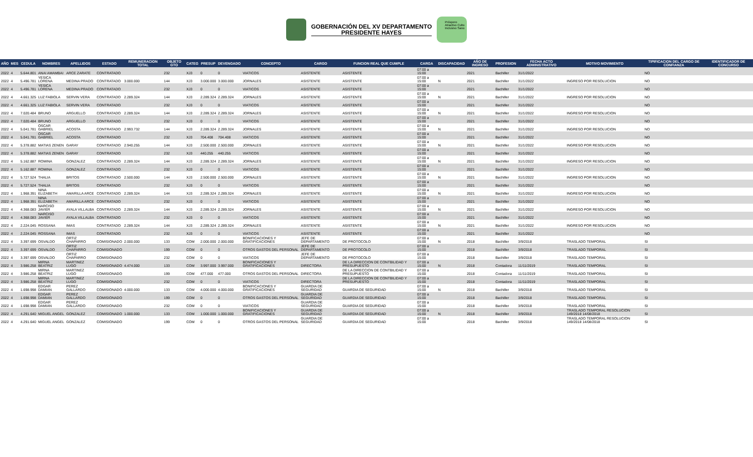GOBERNACIÓN DEL XV DEPARTAMENTO
PRESIDENTE HAYES
Próspero Atractivo Culto Inclusivo Sano
| AÑO | MES | CEDULA | NOMBRES | APELLIDOS | ESTADO | REMUNERACION TOTAL | OBJETO GTO | CATEG | PRESUP | DEVENGADO | CONCEPTO | CARGO | FUNCION REAL QUE CUMPLE | CARGA | DISCAPACIDAD | AÑO DE INGRESO | PROFESION | FECHA ACTO ADMINISTRATIVO | MOTIVO MOVIMIENTO | TIPIFICACION DEL CARGO DE CONFIANZA | IDENTIFICADOR DE CONCURSO |
| --- | --- | --- | --- | --- | --- | --- | --- | --- | --- | --- | --- | --- | --- | --- | --- | --- | --- | --- | --- | --- | --- |
| 2022 | 4 | 5.644.801 | ANAI AMAMBAI | ARCE ZARATE | CONTRATADO | | 232 | XJ3 | 0 | 0 | VIATICOS | ASISTENTE | ASISTENTE | 07:00 a 15:00 | | 2021 | Bachiller | 31/1/2022 | | NO | |
| 2022 | 4 | 5.496.781 | YESICA LORENA | MEDINA PRADO | CONTRATADO | 3.000.000 | 144 | XJ3 | 3.000.000 | 3.000.000 | JORNALES | ASISTENTE | ASISTENTE | 07:00 a 15:00 | N | 2021 | Bachiller | 31/1/2022 | INGRESO POR RESOLUCION | NO | |
| 2022 | 4 | 5.496.781 | YESICA LORENA | MEDINA PRADO | CONTRATADO | | 232 | XJ3 | 0 | 0 | VIATICOS | ASISTENTE | ASISTENTE | 07:00 a 15:00 | | 2021 | Bachiller | 31/1/2022 | | NO | |
| 2022 | 4 | 4.661.325 | LUZ FABIOLA | SERVIN VERA | CONTRATADO | 2.289.324 | 144 | XJ3 | 2.289.324 | 2.289.324 | JORNALES | ASISTENTE | ASISTENTE | 07:00 a 15:00 | N | 2021 | Bachiller | 31/1/2022 | INGRESO POR RESOLUCION | NO | |
| 2022 | 4 | 4.661.325 | LUZ FABIOLA | SERVIN VERA | CONTRATADO | | 232 | XJ3 | 0 | 0 | VIATICOS | ASISTENTE | ASISTENTE | 07:00 a 15:00 | | 2021 | Bachiller | 31/1/2022 | | NO | |
| 2022 | 4 | 7.020.484 | BRUNO | ARGUELLO | CONTRATADO | 2.289.324 | 144 | XJ3 | 2.289.324 | 2.289.324 | JORNALES | ASISTENTE | ASISTENTE | 07:00 a 15:00 | N | 2021 | Bachiller | 31/1/2022 | INGRESO POR RESOLUCION | NO | |
| 2022 | 4 | 7.020.484 | BRUNO | ARGUELLO | CONTRATADO | | 232 | XJ3 | 0 | 0 | VIATICOS | ASISTENTE | ASISTENTE | 07:00 a 15:00 | | 2021 | Bachiller | 31/1/2022 | | NO | |
| 2022 | 4 | 5.041.781 | OSCAR GABRIEL | ACOSTA | CONTRATADO | 2.993.732 | 144 | XJ3 | 2.289.324 | 2.289.324 | JORNALES | ASISTENTE | ASISTENTE | 07:00 a 15:00 | N | 2021 | Bachiller | 31/1/2022 | INGRESO POR RESOLUCION | NO | |
| 2022 | 4 | 5.041.781 | OSCAR GABRIEL | ACOSTA | CONTRATADO | | 232 | XJ3 | 704.408 | 704.408 | VIATICOS | ASISTENTE | ASISTENTE | 07:00 a 15:00 | | 2021 | Bachiller | 31/1/2022 | | NO | |
| 2022 | 4 | 5.378.882 | MATIAS ZENEN | GARAY | CONTRATADO | 2.940.255 | 144 | XJ3 | 2.500.000 | 2.500.000 | JORNALES | ASISTENTE | ASISTENTE | 07:00 a 15:00 | N | 2021 | Bachiller | 31/1/2022 | INGRESO POR RESOLUCION | NO | |
| 2022 | 4 | 5.378.882 | MATIAS ZENEN | GARAY | CONTRATADO | | 232 | XJ3 | 440.255 | 440.255 | VIATICOS | ASISTENTE | ASISTENTE | 07:00 a 15:00 | | 2021 | Bachiller | 31/1/2022 | | NO | |
| 2022 | 4 | 5.162.887 | ROMINA | GONZALEZ | CONTRATADO | 2.289.324 | 144 | XJ3 | 2.289.324 | 2.289.324 | JORNALES | ASISTENTE | ASISTENTE | 07:00 a 15:00 | N | 2021 | Bachiller | 31/1/2022 | INGRESO POR RESOLUCION | NO | |
| 2022 | 4 | 5.162.887 | ROMINA | GONZALEZ | CONTRATADO | | 232 | XJ3 | 0 | 0 | VIATICOS | ASISTENTE | ASISTENTE | 07:00 a 15:00 | | 2021 | Bachiller | 31/1/2022 | | NO | |
| 2022 | 4 | 5.727.524 | THALIA | BRITOS | CONTRATADO | 2.500.000 | 144 | XJ3 | 2.500.000 | 2.500.000 | JORNALES | ASISTENTE | ASISTENTE | 07:00 a 15:00 | N | 2021 | Bachiller | 31/1/2022 | INGRESO POR RESOLUCION | NO | |
| 2022 | 4 | 5.727.524 | THALIA | BRITOS | CONTRATADO | | 232 | XJ3 | 0 | 0 | VIATICOS | ASISTENTE | ASISTENTE | 07:00 a 15:00 | | 2021 | Bachiller | 31/1/2022 | | NO | |
| 2022 | 4 | 1.968.391 | NINA ELIZABETH | AMARILLA ARCE | CONTRATADO | 2.289.324 | 144 | XJ3 | 2.289.324 | 2.289.324 | JORNALES | ASISTENTE | ASISTENTE | 07:00 a 15:00 | N | 2021 | Bachiller | 31/1/2022 | INGRESO POR RESOLUCION | NO | |
| 2022 | 4 | 1.968.391 | NINA ELIZABETH | AMARILLA ARCE | CONTRATADO | | 232 | XJ3 | 0 | 0 | VIATICOS | ASISTENTE | ASISTENTE | 07:00 a 15:00 | | 2021 | Bachiller | 31/1/2022 | | NO | |
| 2022 | 4 | 4.368.083 | NARCISO JAVIER | AYALA VILLALBA | CONTRATADO | 2.289.324 | 144 | XJ3 | 2.289.324 | 2.289.324 | JORNALES | ASISTENTE | ASISTENTE | 07:00 a 15:00 | N | 2021 | Bachiller | 31/1/2022 | INGRESO POR RESOLUCION | NO | |
| 2022 | 4 | 4.368.083 | NARCISO JAVIER | AYALA VILLALBA | CONTRATADO | | 232 | XJ3 | 0 | 0 | VIATICOS | ASISTENTE | ASISTENTE | 07:00 a 15:00 | | 2021 | Bachiller | 31/1/2022 | | NO | |
| 2022 | 4 | 2.224.045 | ROSSANA | IMAS | CONTRATADO | 2.289.324 | 144 | XJ3 | 2.289.324 | 2.289.324 | JORNALES | ASISTENTE | ASISTENTE | 07:00 a 15:00 | N | 2021 | Bachiller | 31/1/2022 | INGRESO POR RESOLUCION | NO | |
| 2022 | 4 | 2.224.045 | ROSSANA | IMAS | CONTRATADO | | 232 | XJ3 | 0 | 0 | VIATICOS | ASISTENTE | ASISTENTE | 07:00 a 15:00 | | 2021 | Bachiller | 31/1/2022 | | NO | |
| 2022 | 4 | 3.397.699 | OSVALDO | ORTIZ CHAPARRO | COMISIONADO | 2.000.000 | 133 | COM | 2.000.000 | 2.000.000 | BONIFICACIONES Y GRATIFICACIONES | JEFE DE DEPARTAMENTO | DE PROTOCOLO | 07:00 a 15:00 | N | 2018 | Bachiller | 3/9/2018 | TRASLADO TEMPORAL | SI | |
| 2022 | 4 | 3.397.699 | OSVALDO | ORTIZ CHAPARRO | COMISIONADO | | 199 | COM | 0 | 0 | OTROS GASTOS DEL PERSONAL | JEFE DE DEPARTAMENTO | DE PROTOCOLO | 07:00 a 15:00 | | 2018 | Bachiller | 3/9/2018 | TRASLADO TEMPORAL | SI | |
| 2022 | 4 | 3.397.699 | OSVALDO | ORTIZ CHAPARRO | COMISIONADO | | 232 | COM | 0 | 0 | VIATICOS | JEFE DE DEPARTAMENTO | DE PROTOCOLO | 07:00 a 15:00 | | 2018 | Bachiller | 3/9/2018 | TRASLADO TEMPORAL | SI | |
| 2022 | 4 | 3.986.258 | MIRNA BEATRIZ | MARTINEZ LUGO | COMISIONADO | 4.474.000 | 133 | COM | 3.997.000 | 3.997.000 | BONIFICACIONES Y GRATIFICACIONES | DIRECTORA | DE LA DIRECCION DE CONTBILIDAD Y PRESUPUESTO | 07:00 a 15:00 | N | 2018 | Contadora | 11/11/2019 | TRASLADO TEMPORAL | SI | |
| 2022 | 4 | 3.986.258 | MIRNA BEATRIZ | MARTINEZ LUGO | COMISIONADO | | 199 | COM | 477.000 | 477.000 | OTROS GASTOS DEL PERSONAL | DIRECTORA | DE LA DIRECCION DE CONTBILIDAD Y PRESUPUESTO | 07:00 a 15:00 | | 2018 | Contadora | 11/11/2019 | TRASLADO TEMPORAL | SI | |
| 2022 | 4 | 3.986.258 | MIRNA BEATRIZ | MARTINEZ LUGO | COMISIONADO | | 232 | COM | 0 | 0 | VIATICOS | DIRECTORA | DE LA DIRECCION DE CONTBILIDAD Y PRESUPUESTO | 07:00 a 15:00 | | 2018 | Contadora | 11/11/2019 | TRASLADO TEMPORAL | SI | |
| 2022 | 4 | 1.698.998 | EDGAR DAMIAN | PEREZ GALLARDO | COMISIONADO | 4.000.000 | 133 | COM | 4.000.000 | 4.000.000 | BONIFICACIONES Y GRATIFICACIONES | GUARDIA DE SEGURIDAD | GUARDIA DE SEGURIDAD | 07:00 a 15:00 | N | 2018 | Bachiller | 3/9/2018 | TRASLADO TEMPORAL | SI | |
| 2022 | 4 | 1.698.998 | EDGAR DAMIAN | PEREZ GALLARDO | COMISIONADO | | 199 | COM | 0 | 0 | OTROS GASTOS DEL PERSONAL | GUARDIA DE SEGURIDAD | GUARDIA DE SEGURIDAD | 07:00 a 15:00 | | 2018 | Bachiller | 3/9/2018 | TRASLADO TEMPORAL | SI | |
| 2022 | 4 | 1.698.998 | EDGAR DAMIAN | PEREZ GALLARDO | COMISIONADO | | 232 | COM | 0 | 0 | VIATICOS | GUARDIA DE SEGURIDAD | GUARDIA DE SEGURIDAD | 07:00 a 15:00 | | 2018 | Bachiller | 3/9/2018 | TRASLADO TEMPORAL | SI | |
| 2022 | 4 | 4.291.640 | MIGUEL ANGEL | GONZALEZ | COMISIONADO | 1.000.000 | 133 | COM | 1.000.000 | 1.000.000 | BONIFICACIONES Y GRATIFICACIONES | GUARDIA DE SEGURIDAD | GUARDIA DE SEGURIDAD | 07:00 a 15:00 | N | 2018 | Bachiller | 3/9/2018 | TRASLADO TEMPORAL RESOLUCION 149/2018 14/08/2018 | SI | |
| 2022 | 4 | 4.291.640 | MIGUEL ANGEL | GONZALEZ | COMISIONADO | | 199 | COM | 0 | 0 | OTROS GASTOS DEL PERSONAL | GUARDIA DE SEGURIDAD | GUARDIA DE SEGURIDAD | 07:00 a 15:00 | | 2018 | Bachiller | 3/9/2018 | TRASLADO TEMPORAL RESOLUCION 149/2018 14/08/2018 | SI | |